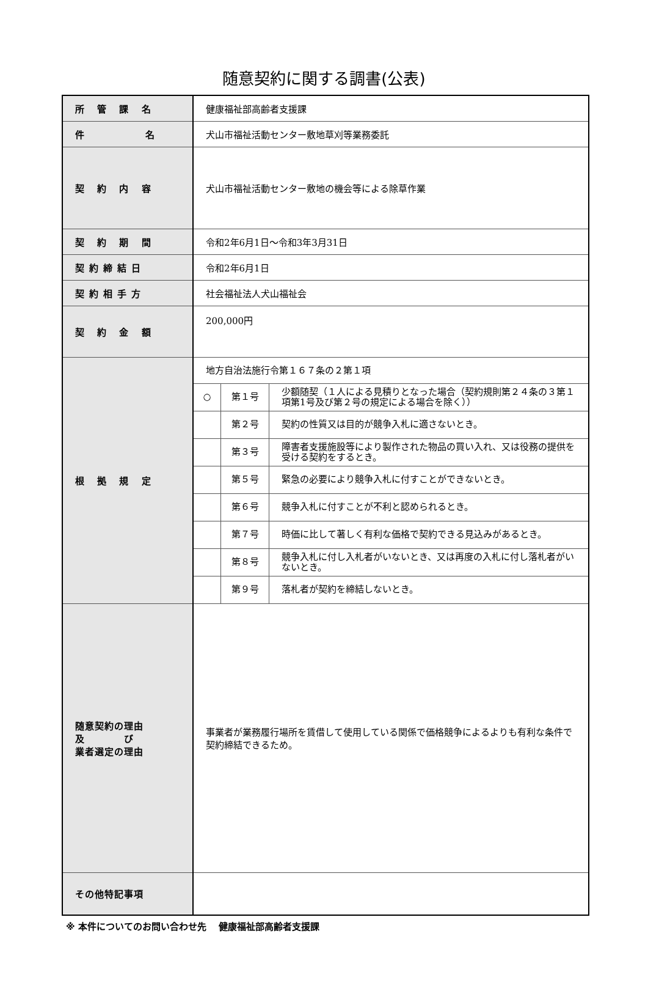随意契約に関する調書(公表)
| 所 管 課 名 | 健康福祉部高齢者支援課 |
| 件 名 | 犬山市福祉活動センター敷地草刈等業務委託 |
| 契 約 内 容 | 犬山市福祉活動センター敷地の機会等による除草作業 |
| 契 約 期 間 | 令和2年6月1日～令和3年3月31日 |
| 契約締結日 | 令和2年6月1日 |
| 契約相手方 | 社会福祉法人犬山福祉会 |
| 契 約 金 額 | 200,000円 |
| 根 拠 規 定 | 地方自治法施行令第１６７条の２第１項 / ○ / 第１号 / 少額随契（１人による見積りとなった場合（契約規則第２４条の３第１項第1号及び第２号の規定による場合を除く）） / / / 第２号 / 契約の性質又は目的が競争入札に適さないとき。 / / / 第３号 / 障害者支援施設等により製作された物品の買い入れ、又は役務の提供を受ける契約をするとき。 / / / 第５号 / 緊急の必要により競争入札に付すことができないとき。 / / / 第６号 / 競争入札に付すことが不利と認められるとき。 / / / 第７号 / 時価に比して著しく有利な価格で契約できる見込みがあるとき。 / / / 第８号 / 競争入札に付し入札者がいないとき、又は再度の入札に付し落札者がいないとき。 / / / 第９号 / 落札者が契約を締結しないとき。 / |
| 随意契約の理由 及 び 業者選定の理由 | 事業者が業務履行場所を賃借して使用している関係で価格競争によるよりも有利な条件で契約締結できるため。 |
| その他特記事項 | |
※ 本件についてのお問い合わせ先　 健康福祉部高齢者支援課